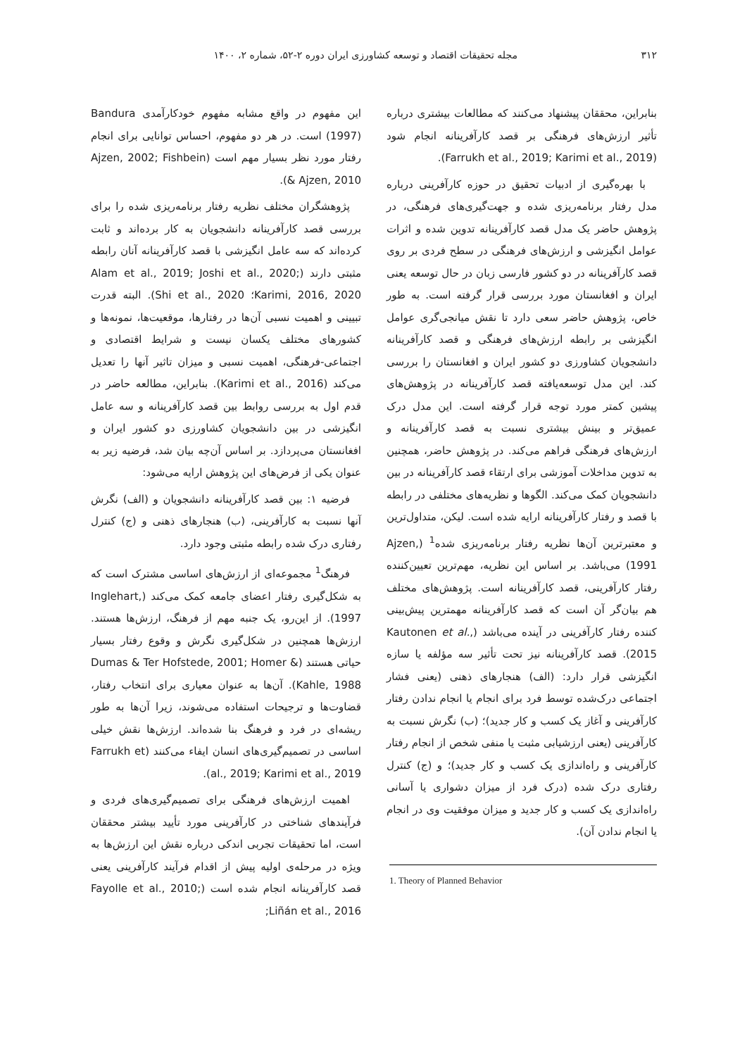۳۱۲ مجله تحقیقات اقتصاد و توسعه کشاورزی ایران دوره ۲-۵۲، شماره ۲، ۱۴۰۰
بنابراین، محققان پیشنهاد می‌کنند که مطالعات بیشتری درباره تأثیر ارزش‌های فرهنگی بر قصد کارآفرینانه انجام شود (Farrukh et al., 2019; Karimi et al., 2019).
با بهره‌گیری از ادبیات تحقیق در حوزه کارآفرینی درباره مدل رفتار برنامه‌ریزی شده و جهت‌گیری‌های فرهنگی، در پژوهش حاضر یک مدل قصد کارآفرینانه تدوین شده و اثرات عوامل انگیزشی و ارزش‌های فرهنگی در سطح فردی بر روی قصد کارآفرینانه در دو کشور فارسی زبان در حال توسعه یعنی ایران و افغانستان مورد بررسی قرار گرفته است. به طور خاص، پژوهش حاضر سعی دارد تا نقش میانجی‌گری عوامل انگیزشی بر رابطه ارزش‌های فرهنگی و قصد کارآفرینانه دانشجویان کشاورزی دو کشور ایران و افغانستان را بررسی کند. این مدل توسعه‌یافته قصد کارآفرینانه در پژوهش‌های پیشین کمتر مورد توجه قرار گرفته است. این مدل درک عمیق‌تر و بینش بیشتری نسبت به قصد کارآفرینانه و ارزش‌های فرهنگی فراهم می‌کند. در پژوهش حاضر، همچنین به تدوین مداخلات آموزشی برای ارتقاء قصد کارآفرینانه در بین دانشجویان کمک می‌کند. الگوها و نظریه‌های مختلفی در رابطه با قصد و رفتار کارآفرینانه ارایه شده است. لیکن، متداول‌ترین و معتبرترین آن‌ها نظریه رفتار برنامه‌ریزی شده<sup>1</sup> (Ajzen, 1991) می‌باشد. بر اساس این نظریه، مهم‌ترین تعیین‌کننده رفتار کارآفرینی، قصد کارآفرینانه است. پژوهش‌های مختلف هم بیان‌گر آن است که قصد کارآفرینانه مهمترین پیش‌بینی کننده رفتار کارآفرینی در آینده می‌باشد (Kautonen et al., 2015). قصد کارآفرینانه نیز تحت تأثیر سه مؤلفه یا سازه انگیزشی قرار دارد: (الف) هنجارهای ذهنی (یعنی فشار اجتماعی درک‌شده توسط فرد برای انجام یا انجام ندادن رفتار کارآفرینی و آغاز یک کسب و کار جدید)؛ (ب) نگرش نسبت به کارآفرینی (یعنی ارزشیابی مثبت یا منفی شخص از انجام رفتار کارآفرینی و راه‌اندازی یک کسب و کار جدید)؛ و (ج) کنترل رفتاری درک شده (درک فرد از میزان دشواری یا آسانی راه‌اندازی یک کسب و کار جدید و میزان موفقیت وی در انجام یا انجام ندادن آن).
1. Theory of Planned Behavior
این مفهوم در واقع مشابه مفهوم خودکارآمدی Bandura (1997) است. در هر دو مفهوم، احساس توانایی برای انجام رفتار مورد نظر بسیار مهم است (Ajzen, 2002; Fishbein & Ajzen, 2010).
پژوهشگران مختلف نظریه رفتار برنامه‌ریزی شده را برای بررسی قصد کارآفرینانه دانشجویان به کار برده‌اند و ثابت کرده‌اند که سه عامل انگیزشی با قصد کارآفرینانه آنان رابطه مثبتی دارند (Alam et al., 2019; Joshi et al., 2020; Karimi, 2016, 2020؛ Shi et al., 2020). البته قدرت تبیینی و اهمیت نسبی آن‌ها در رفتارها، موقعیت‌ها، نمونه‌ها و کشورهای مختلف یکسان نیست و شرایط اقتصادی و اجتماعی-فرهنگی، اهمیت نسبی و میزان تاثیر آنها را تعدیل می‌کند (Karimi et al., 2016). بنابراین، مطالعه حاضر در قدم اول به بررسی روابط بین قصد کارآفرینانه و سه عامل انگیزشی در بین دانشجویان کشاورزی دو کشور ایران و افغانستان می‌پردازد. بر اساس آن‌چه بیان شد، فرضیه زیر به عنوان یکی از فرض‌های این پژوهش ارایه می‌شود:
فرضیه ۱: بین قصد کارآفرینانه دانشجویان و (الف) نگرش آنها نسبت به کارآفرینی، (ب) هنجارهای ذهنی و (ج) کنترل رفتاری درک شده رابطه مثبتی وجود دارد.
فرهنگ<sup>1</sup> مجموعه‌ای از ارزش‌های اساسی مشترک است که به شکل‌گیری رفتار اعضای جامعه کمک می‌کند (Inglehart, 1997). از این‌رو، یک جنبه مهم از فرهنگ، ارزش‌ها هستند. ارزش‌ها همچنین در شکل‌گیری نگرش و وقوع رفتار بسیار حیاتی هستند (Dumas & Ter Hofstede, 2001; Homer & Kahle, 1988). آن‌ها به عنوان معیاری برای انتخاب رفتار، قضاوت‌ها و ترجیحات استفاده می‌شوند، زیرا آن‌ها به طور ریشه‌ای در فرد و فرهنگ بنا شده‌اند. ارزش‌ها نقش خیلی اساسی در تصمیم‌گیری‌های انسان ایفاء می‌کنند (Farrukh et al., 2019; Karimi et al., 2019).
اهمیت ارزش‌های فرهنگی برای تصمیم‌گیری‌های فردی و فرآیندهای شناختی در کارآفرینی مورد تأیید بیشتر محققان است، اما تحقیقات تجربی اندکی درباره نقش این ارزش‌ها به ویژه در مرحله‌ی اولیه پیش از اقدام فرآیند کارآفرینی یعنی قصد کارآفرینانه انجام شده است (Fayolle et al., 2010; Liñán et al., 2016;